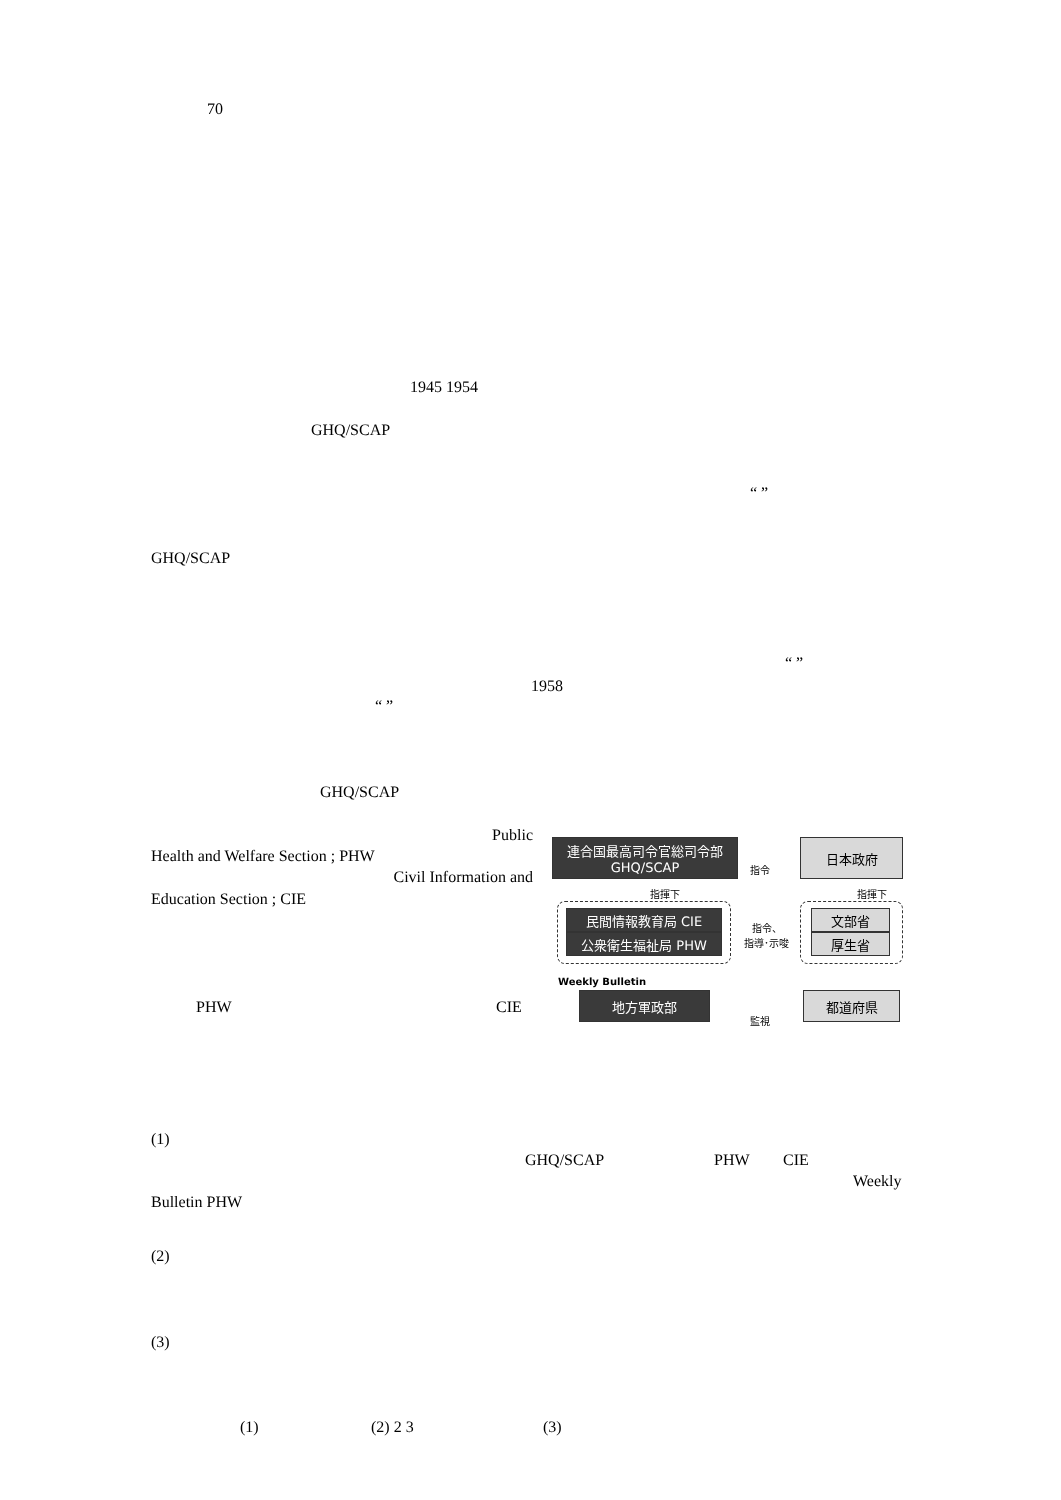70
1945 1954
GHQ/SCAP
“ ”
GHQ/SCAP
“ ”
1958
“ ”
GHQ/SCAP
Public
Health and Welfare Section ; PHW
Civil Information and
Education Section ; CIE
PHW CIE
連合国最高司令官総司令部
GHQ/SCAP
指令
日本政府
指揮下 指揮下
民間情報教育局 CIE
公衆衛生福祉局 PHW
指令、
指導･示唆
文部省
厚生省
Weekly Bulletin
地方軍政部
監視
都道府県
(1)
GHQ/SCAP PHW CIE
Weekly
Bulletin PHW
(2)
(3)
(1) (2) 2 3 (3)